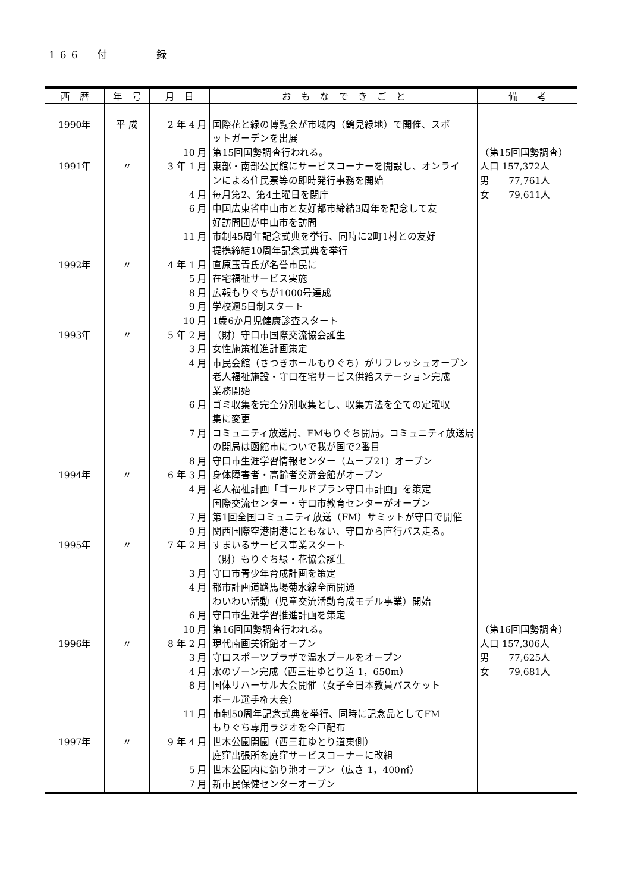166　付　　　録
| 西 暦 | 年 号 | 月 日 | お も な で き ご と | 備 考 |
| --- | --- | --- | --- | --- |
| 1990年 | 平 成 | 2 年 4 月 | 国際花と緑の博覧会が市域内（鶴見緑地）で開催、スポ | |
| | | | ットガーデンを出展 | |
| | | 10 月 | 第15回国勢調査行われる。 | （第15回国勢調査） |
| 1991年 | 〃 | 3 年 1 月 | 東部・南部公民館にサービスコーナーを開設し、オンライ | 人口 157,372人 |
| | | | ンによる住民票等の即時発行事務を開始 | 男 77,761人 |
| | | 4 月 | 毎月第2、第4土曜日を閉庁 | 女 79,611人 |
| | | 6 月 | 中国広東省中山市と友好都市締結3周年を記念して友 | |
| | | | 好訪問団が中山市を訪問 | |
| | | 11 月 | 市制45周年記念式典を挙行、同時に2町1村との友好 | |
| | | | 提携締結10周年記念式典を挙行 | |
| 1992年 | 〃 | 4 年 1 月 | 直原玉青氏が名誉市民に | |
| | | 5 月 | 在宅福祉サービス実施 | |
| | | 8 月 | 広報もりぐちが1000号達成 | |
| | | 9 月 | 学校週5日制スタート | |
| | | 10 月 | 1歳6か月児健康診査スタート | |
| 1993年 | 〃 | 5 年 2 月 | （財）守口市国際交流協会誕生 | |
| | | 3 月 | 女性施策推進計画策定 | |
| | | 4 月 | 市民会館（さつきホールもりぐち）がリフレッシュオープン | |
| | | | 老人福祉施設・守口在宅サービス供給ステーション完成 | |
| | | | 業務開始 | |
| | | 6 月 | ゴミ収集を完全分別収集とし、収集方法を全ての定曜収 | |
| | | | 集に変更 | |
| | | 7 月 | コミュニティ放送局、FMもりぐち開局。コミュニティ放送局 | |
| | | | の開局は函館市についで我が国で2番目 | |
| | | 8 月 | 守口市生涯学習情報センター（ムーブ21）オープン | |
| 1994年 | 〃 | 6 年 3 月 | 身体障害者・高齢者交流会館がオープン | |
| | | 4 月 | 老人福祉計画「ゴールドプラン守口市計画」を策定 | |
| | | | 国際交流センター・守口市教育センターがオープン | |
| | | 7 月 | 第1回全国コミュニティ放送（FM）サミットが守口で開催 | |
| | | 9 月 | 関西国際空港開港にともない、守口から直行バス走る。 | |
| 1995年 | 〃 | 7 年 2 月 | すまいるサービス事業スタート | |
| | | | （財）もりぐち緑・花協会誕生 | |
| | | 3 月 | 守口市青少年育成計画を策定 | |
| | | 4 月 | 都市計画道路馬場菊水線全面開通 | |
| | | | わいわい活動（児童交流活動育成モデル事業）開始 | |
| | | 6 月 | 守口市生涯学習推進計画を策定 | |
| | | 10 月 | 第16回国勢調査行われる。 | （第16回国勢調査） |
| 1996年 | 〃 | 8 年 2 月 | 現代南画美術館オープン | 人口 157,306人 |
| | | 3 月 | 守口スポーツプラザで温水プールをオープン | 男 77,625人 |
| | | 4 月 | 水のゾーン完成（西三荘ゆとり道 1，650m） | 女 79,681人 |
| | | 8 月 | 国体リハーサル大会開催（女子全日本教員バスケット | |
| | | | ボール選手権大会） | |
| | | 11 月 | 市制50周年記念式典を挙行、同時に記念品としてFM | |
| | | | もりぐち専用ラジオを全戸配布 | |
| 1997年 | 〃 | 9 年 4 月 | 世木公園開園（西三荘ゆとり道東側） | |
| | | | 庭窪出張所を庭窪サービスコーナーに改組 | |
| | | 5 月 | 世木公園内に釣り池オープン（広さ 1，400㎡） | |
| | | 7 月 | 新市民保健センターオープン | |